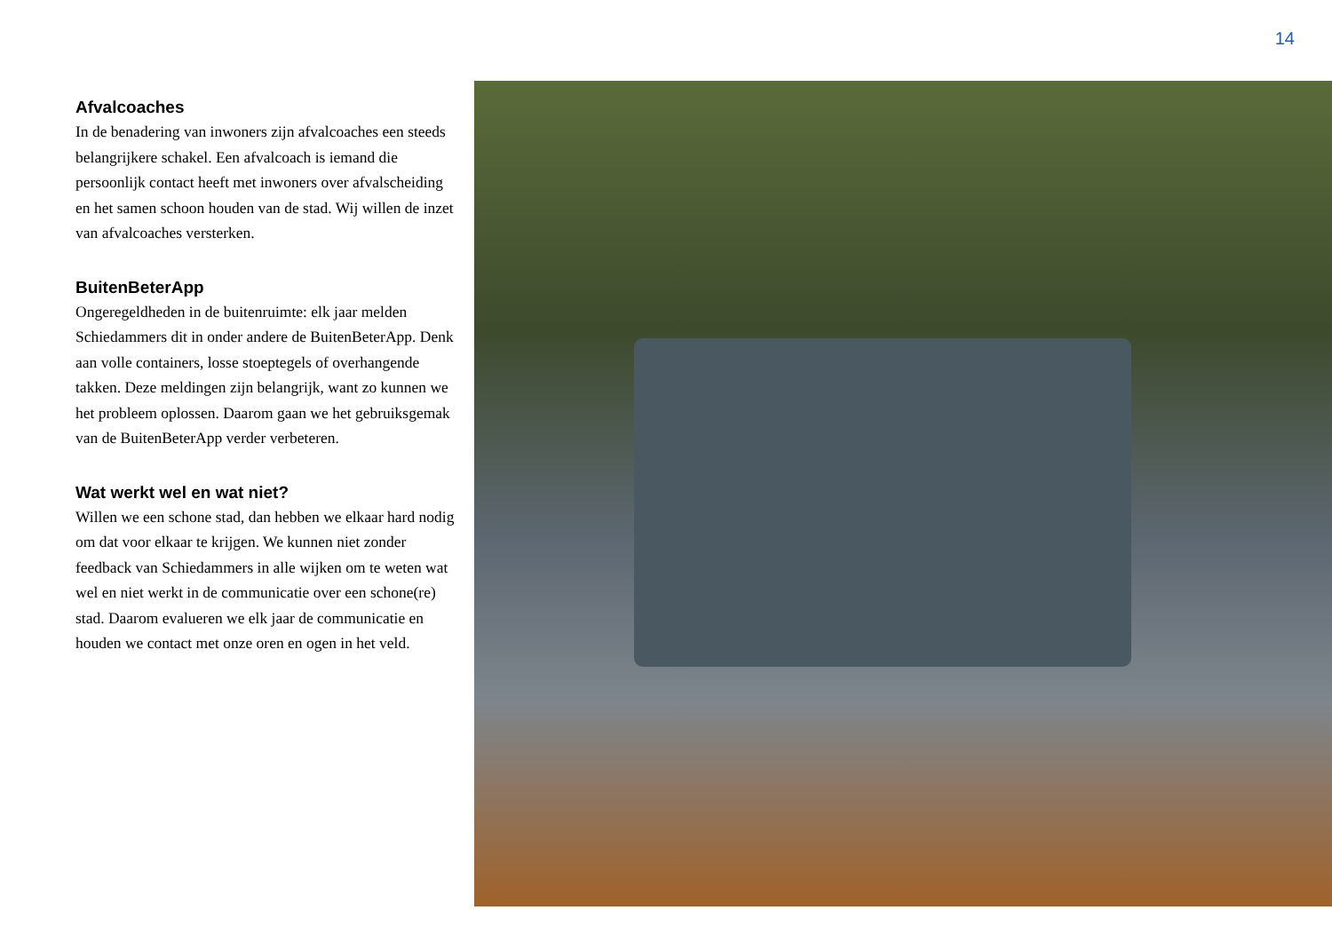14
Afvalcoaches
In de benadering van inwoners zijn afvalcoaches een steeds belangrijkere schakel. Een afvalcoach is iemand die persoonlijk contact heeft met inwoners over afvalscheiding en het samen schoon houden van de stad. Wij willen de inzet van afvalcoaches versterken.
BuitenBeterApp
Ongeregeldheden in de buitenruimte: elk jaar melden Schiedammers dit in onder andere de BuitenBeterApp. Denk aan volle containers, losse stoeptegels of overhangende takken. Deze meldingen zijn belangrijk, want zo kunnen we het probleem oplossen. Daarom gaan we het gebruiksgemak van de BuitenBeterApp verder verbeteren.
Wat werkt wel en wat niet?
Willen we een schone stad, dan hebben we elkaar hard nodig om dat voor elkaar te krijgen. We kunnen niet zonder feedback van Schiedammers in alle wijken om te weten wat wel en niet werkt in de communicatie over een schone(re) stad. Daarom evalueren we elk jaar de communicatie en houden we contact met onze oren en ogen in het veld.